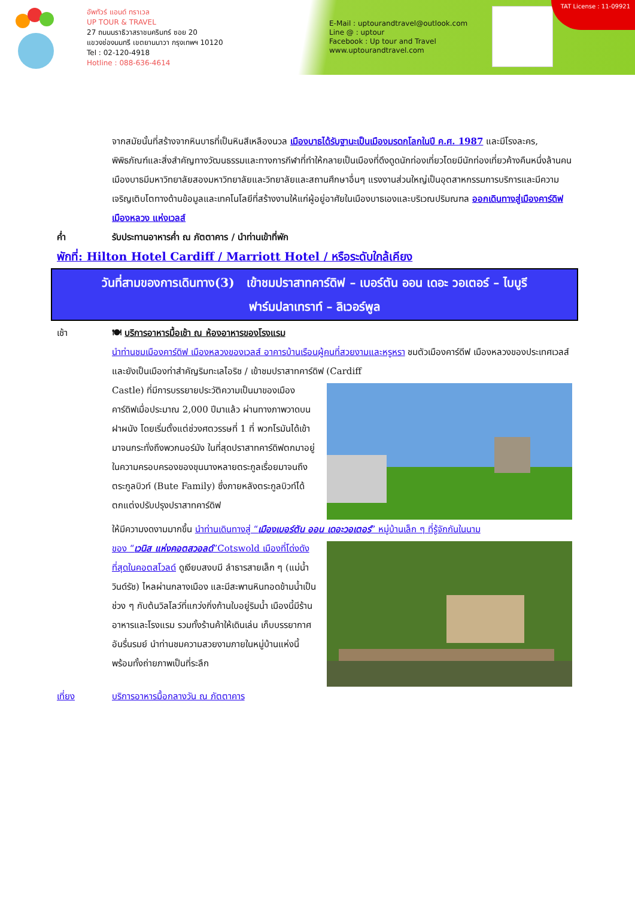อัพทัวร์ แอนด์ ทราเวล
UP TOUR & TRAVEL
27 ถนนนราธิวาสราชนครินทร์ ซอย 20
แขวงช่องนนทรี เขตยานนาวา กรุงเทพฯ 10120
Tel : 02-120-4918
Hotline : 088-636-4614
E-Mail : uptourandtravel@outlook.com
Line @ : uptour
Facebook : Up tour and Travel
www.uptourandtravel.com
TAT License : 11-09921
จากสมัยนั้นที่สร้างจากหินบาธที่เป็นหินสีเหลืองนวล เมืองบาธได้รับฐานะเป็นเมืองมรดกโลกในปี ค.ศ. 1987 และมีโรงละคร, พิพิธภัณฑ์และสิ่งสำคัญทางวัฒนธรรมและทางการกีฬาที่ทำให้กลายเป็นเมืองที่ดึงดูดนักท่องเที่ยวโดยมีนักท่องเที่ยวค้างคืนหนึ่งล้านคน เมืองบาธมีมหาวิทยาลัยสองมหาวิทยาลัยและวิทยาลัยและสถานศึกษาอื่นๆ แรงงานส่วนใหญ่เป็นอุตสาหกรรมการบริการและมีความเจริญเติบโตทางด้านข้อมูลและเทคโนโลยีที่สร้างงานให้แก่ผู้อยู่อาศัยในเมืองบาธเองและบริเวณปริมณฑล ออกเดินทางสู่เมืองคาร์ดิฟ เมืองหลวง แห่งเวลส์
ค่ำ รับประทานอาหารค่ำ ณ ภัตตาคาร / นำท่านเข้าที่พัก
พักที่: Hilton Hotel Cardiff / Marriott Hotel / หรือระดับใกล้เคียง
วันที่สามของการเดินทาง(3) เข้าชมปราสาทคาร์ดิฟ – เบอร์ตัน ออน เดอะ วอเตอร์ – ไบบูรี
ฟาร์มปลาเทราท์ – ลิเวอร์พูล
เช้า 🍽 บริการอาหารมื้อเช้า ณ ห้องอาหารของโรงแรม
นำท่านชมเมืองคาร์ดิฟ เมืองหลวงของเวลส์ อาคารบ้านเรือนผู้คนที่สวยงามและหรูหรา ชมตัวเมืองคาร์ดีฟ เมืองหลวงของประเทศเวลส์ และยังเป็นเมืองท่าสำคัญริมทะเลไอริช / เข้าชมปราสาทคาร์ดิฟ (Cardiff
Castle) ที่มีการบรรยายประวัติความเป็นมาของเมืองคาร์ดิฟเมื่อประมาณ 2,000 ปีมาแล้ว ผ่านทางภาพวาดบนฝาผนัง โดยเริ่มตั้งแต่ช่วงศตวรรษที่ 1 ที่ พวกโรมันได้เข้ามาจนกระทั่งถึงพวกนอร์มัง ในที่สุดปราสาทคาร์ดิฟตกมาอยู่ในความครอบครองของขุนนางหลายตระกูลเรื่อยมาจนถึงตระกูลบิวท์ (Bute Family) ซึ่งภายหลังตระกูลบิวท์ได้ตกแต่งปรับปรุงปราสาทคาร์ดิฟ
ให้มีความงดงามมากขึ้น นำท่านเดินทางสู่ “เมืองเบอร์ตัน ออน เดอะวอเตอร์” หมู่บ้านเล็ก ๆ ที่รู้จักกันในนาม
ของ “เวนิส แห่งคอตสวอลด์”Cotswold เมืองที่โด่งดังที่สุดในคอตสโวลด์ ดูเงียบสงบมี ลำธารสายเล็ก ๆ (แม่น้ำวินด์รัช) ไหลผ่านกลางเมือง และมีสะพานหินทอดข้ามน้ำเป็นช่วง ๆ กับต้นวิลโลว์ที่แกว่งกิ่งก้านใบอยู่ริมน้ำ เมืองนี้มีร้านอาหารและโรงแรม รวมทั้งร้านค้าให้เดินเล่น เก็บบรรยากาศอันรื่นรมย์ นำท่านชมความสวยงามภายในหมู่บ้านแห่งนี้ พร้อมทั้งถ่ายภาพเป็นที่ระลึก
เที่ยง บริการอาหารมื้อกลางวัน ณ ภัตตาคาร